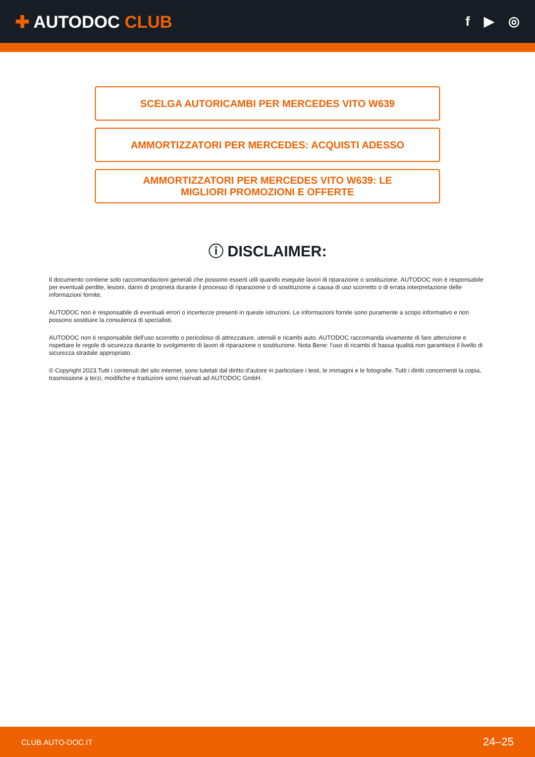✚ AUTODOC CLUB
f ▶ ◎
SCELGA AUTORICAMBI PER MERCEDES VITO W639
AMMORTIZZATORI PER MERCEDES: ACQUISTI ADESSO
AMMORTIZZATORI PER MERCEDES VITO W639: LE
MIGLIORI PROMOZIONI E OFFERTE
ⓘ DISCLAIMER:
Il documento contiene solo raccomandazioni generali che possono esserti utili quando eseguite lavori di riparazione o sostituzione. AUTODOC non è responsabile per eventuali perdite, lesioni, danni di proprietà durante il processo di riparazione o di sostituzione a causa di uso scorretto o di errata interpretazione delle informazioni fornite.
AUTODOC non è responsabile di eventuali errori o incertezze presenti in queste istruzioni. Le informazioni fornite sono puramente a scopo informativo e non possono sostituire la consulenza di specialisti.
AUTODOC non è responsabile dell'uso scorretto o pericoloso di attrezzature, utensili e ricambi auto. AUTODOC raccomanda vivamente di fare attenzione e rispettare le regole di sicurezza durante lo svolgimento di lavori di riparazione o sostituzione. Nota Bene: l'uso di ricambi di bassa qualità non garantisce il livello di sicurezza stradale appropriato.
© Copyright 2023.Tutti i contenuti del sito internet, sono tutelati dal diritto d'autore in particolare i testi, le immagini e le fotografie. Tutti i diritti concernenti la copia, trasmissione a terzi, modifiche e traduzioni sono riservati ad AUTODOC GmbH.
CLUB.AUTO-DOC.IT 24–25